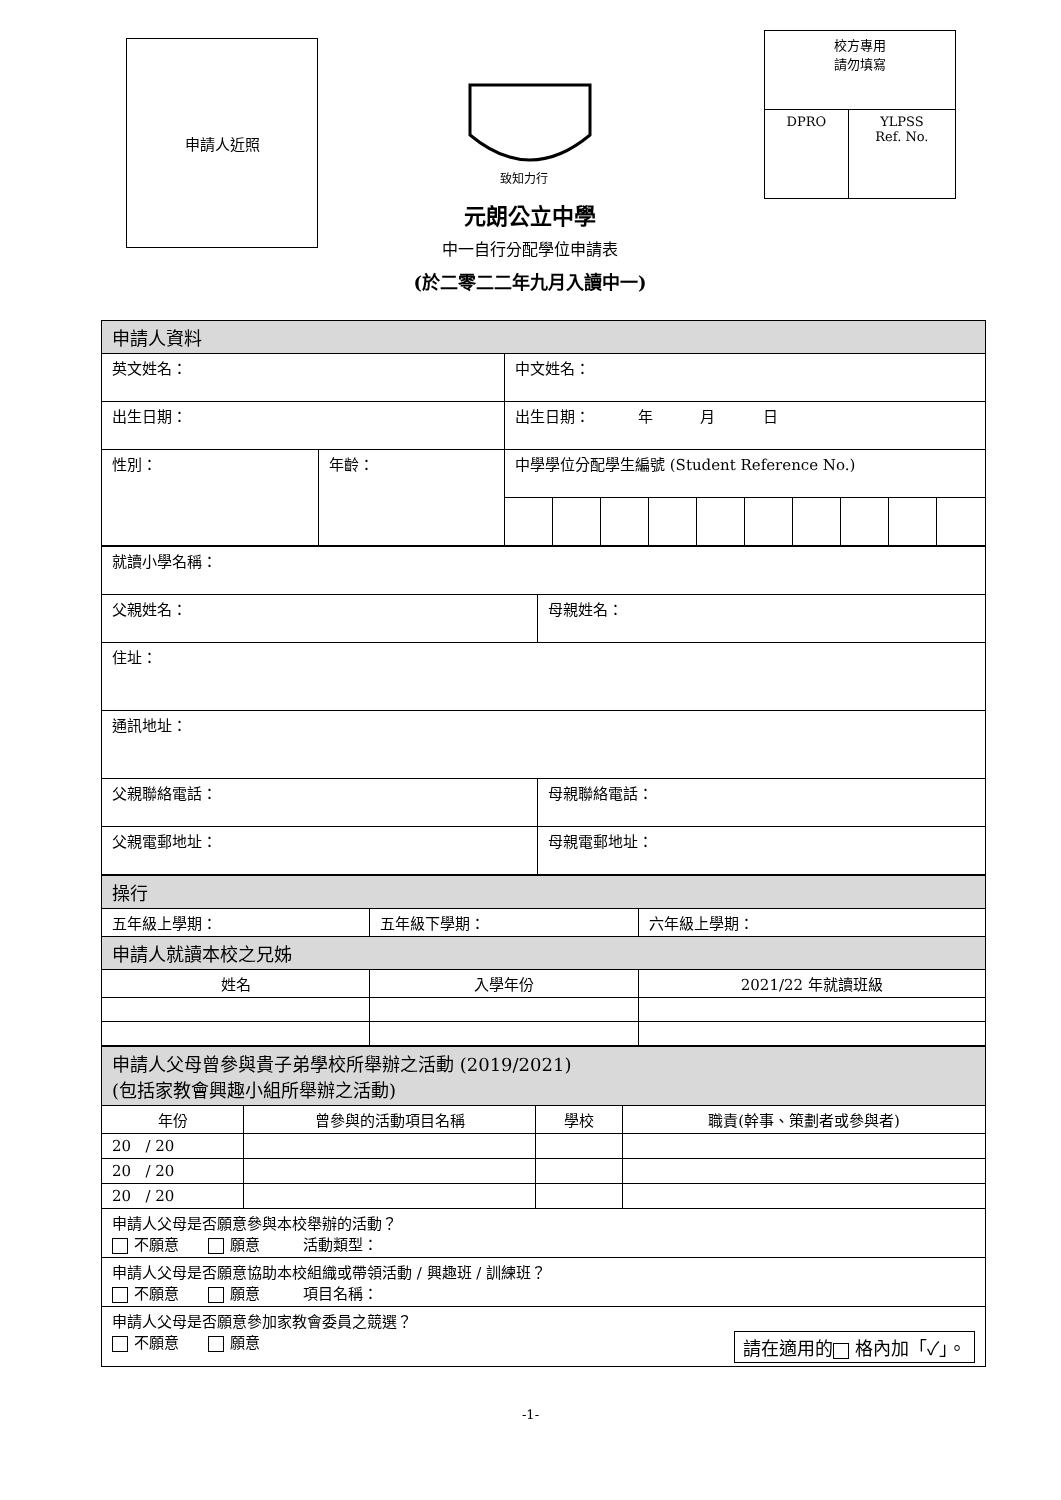申請人近照
致知力行
| 校方專用 請勿填寫 | |
| DPRO | YLPSS Ref. No. |
元朗公立中學
中一自行分配學位申請表
(於二零二二年九月入讀中一)
| 申請人資料 | | | | | | | | | | | |
| 英文姓名： | | 中文姓名： | | | | | | | | | |
| 出生日期： | | 出生日期： 年 月 日 | | | | | | | | | |
| 性別： | 年齡： | 中學學位分配學生編號 (Student Reference No.) | | | | | | | | | |
| 就讀小學名稱： | |
| 父親姓名： | 母親姓名： |
| 住址： | |
| 通訊地址： | |
| 父親聯絡電話： | 母親聯絡電話： |
| 父親電郵地址： | 母親電郵地址： |
| 操行 | | |
| 五年級上學期： | 五年級下學期： | 六年級上學期： |
| 申請人就讀本校之兄姊 | | |
| 姓名 | 入學年份 | 2021/22 年就讀班級 |
| 申請人父母曾參與貴子弟學校所舉辦之活動 (2019/2021) (包括家教會興趣小組所舉辦之活動) | | | |
| 年份 | 曾參與的活動項目名稱 | 學校 | 職責(幹事、策劃者或參與者) |
| 20 / 20 | | | |
| 20 / 20 | | | |
| 20 / 20 | | | |
| 申請人父母是否願意參與本校舉辦的活動？ 不願意 願意 活動類型： | | | |
| 申請人父母是否願意協助本校組織或帶領活動 / 興趣班 / 訓練班？ 不願意 願意 項目名稱： | | | |
| 申請人父母是否願意參加家教會委員之競選？ 不願意 願意 請在適用的 格內加「✓」。 | | | |
-1-